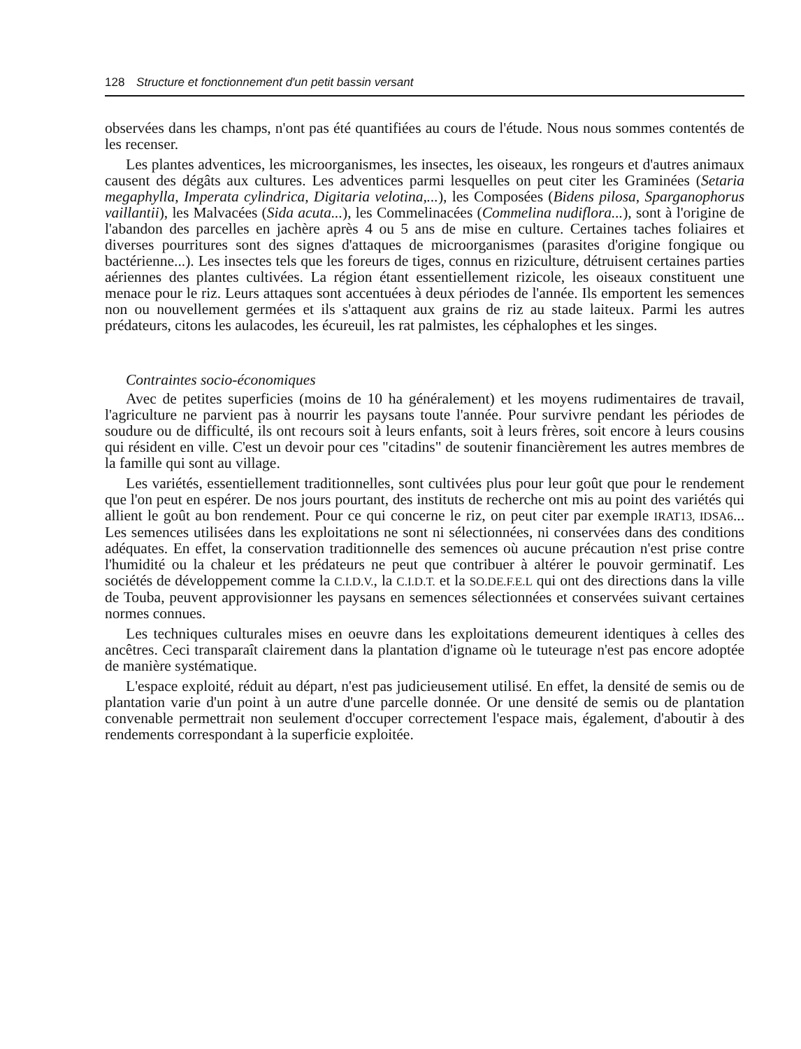128 Structure et fonctionnement d'un petit bassin versant
observées dans les champs, n'ont pas été quantifiées au cours de l'étude. Nous nous sommes contentés de les recenser.
Les plantes adventices, les microorganismes, les insectes, les oiseaux, les rongeurs et d'autres animaux causent des dégâts aux cultures. Les adventices parmi lesquelles on peut citer les Graminées (Setaria megaphylla, Imperata cylindrica, Digitaria velotina,...), les Composées (Bidens pilosa, Sparganophorus vaillantii), les Malvacées (Sida acuta...), les Commelinacées (Commelina nudiflora...), sont à l'origine de l'abandon des parcelles en jachère après 4 ou 5 ans de mise en culture. Certaines taches foliaires et diverses pourritures sont des signes d'attaques de microorganismes (parasites d'origine fongique ou bactérienne...). Les insectes tels que les foreurs de tiges, connus en riziculture, détruisent certaines parties aériennes des plantes cultivées. La région étant essentiellement rizicole, les oiseaux constituent une menace pour le riz. Leurs attaques sont accentuées à deux périodes de l'année. Ils emportent les semences non ou nouvellement germées et ils s'attaquent aux grains de riz au stade laiteux. Parmi les autres prédateurs, citons les aulacodes, les écureuil, les rat palmistes, les céphalophes et les singes.
Contraintes socio-économiques
Avec de petites superficies (moins de 10 ha généralement) et les moyens rudimentaires de travail, l'agriculture ne parvient pas à nourrir les paysans toute l'année. Pour survivre pendant les périodes de soudure ou de difficulté, ils ont recours soit à leurs enfants, soit à leurs frères, soit encore à leurs cousins qui résident en ville. C'est un devoir pour ces "citadins" de soutenir financièrement les autres membres de la famille qui sont au village.
Les variétés, essentiellement traditionnelles, sont cultivées plus pour leur goût que pour le rendement que l'on peut en espérer. De nos jours pourtant, des instituts de recherche ont mis au point des variétés qui allient le goût au bon rendement. Pour ce qui concerne le riz, on peut citer par exemple IRAT13, IDSA6... Les semences utilisées dans les exploitations ne sont ni sélectionnées, ni conservées dans des conditions adéquates. En effet, la conservation traditionnelle des semences où aucune précaution n'est prise contre l'humidité ou la chaleur et les prédateurs ne peut que contribuer à altérer le pouvoir germinatif. Les sociétés de développement comme la C.I.D.V., la C.I.D.T. et la SO.DE.F.E.L qui ont des directions dans la ville de Touba, peuvent approvisionner les paysans en semences sélectionnées et conservées suivant certaines normes connues.
Les techniques culturales mises en oeuvre dans les exploitations demeurent identiques à celles des ancêtres. Ceci transparaît clairement dans la plantation d'igname où le tuteurage n'est pas encore adoptée de manière systématique.
L'espace exploité, réduit au départ, n'est pas judicieusement utilisé. En effet, la densité de semis ou de plantation varie d'un point à un autre d'une parcelle donnée. Or une densité de semis ou de plantation convenable permettrait non seulement d'occuper correctement l'espace mais, également, d'aboutir à des rendements correspondant à la superficie exploitée.